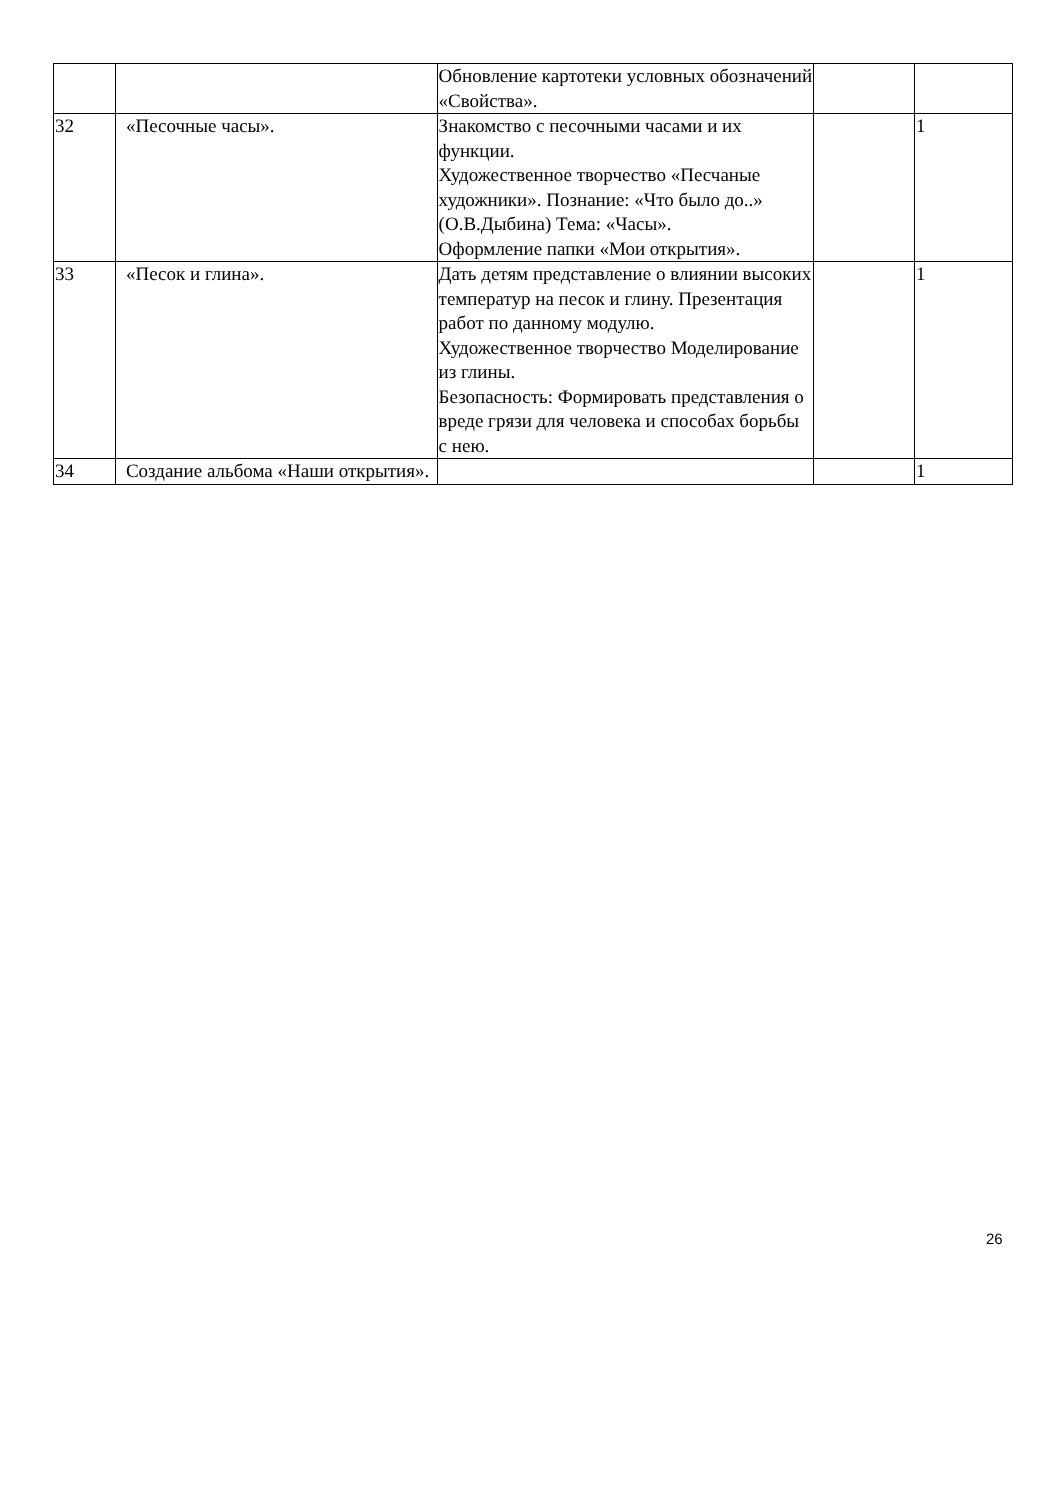| | | Обновление картотеки условных обозначений «Свойства». | | |
| 32 | «Песочные часы». | Знакомство с песочными часами и их функции. Художественное творчество «Песчаные художники». Познание: «Что было до..» (О.В.Дыбина) Тема: «Часы». Оформление папки «Мои открытия». | | 1 |
| 33 | «Песок и глина». | Дать детям представление о влиянии высоких температур на песок и глину. Презентация работ по данному модулю. Художественное творчество Моделирование из глины. Безопасность: Формировать представления о вреде грязи для человека и способах борьбы с нею. | | 1 |
| 34 | Создание альбома «Наши открытия». | | | 1 |
26